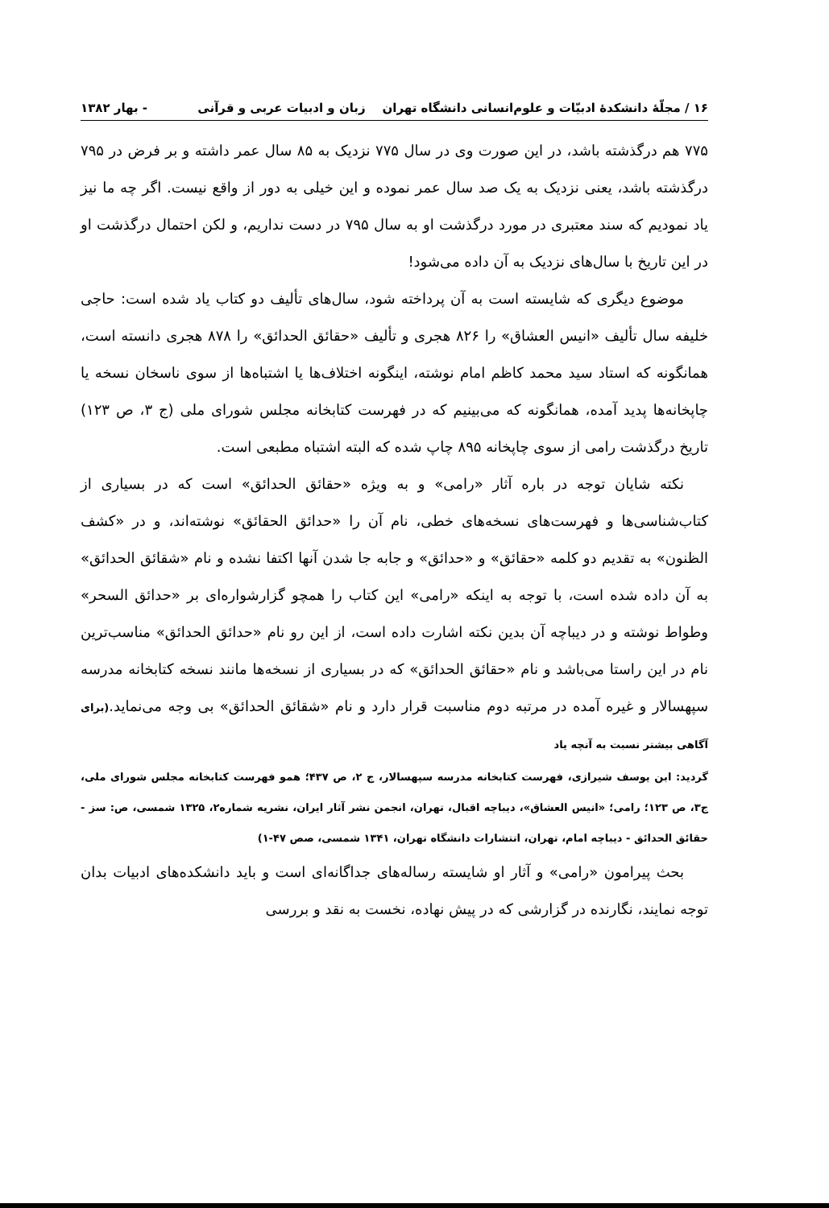۱۶ / مجلّهٔ دانشکدهٔ ادبیّات و علوم‌انسانی دانشگاه تهران زبان و ادبیات عربی و قرآنی - بهار ۱۳۸۲
۷۷۵ هم درگذشته باشد، در این صورت وی در سال ۷۷۵ نزدیک به ۸۵ سال عمر داشته و بر فرض در ۷۹۵ درگذشته باشد، یعنی نزدیک به یک صد سال عمر نموده و این خیلی به دور از واقع نیست. اگر چه ما نیز یاد نمودیم که سند معتبری در مورد درگذشت او به سال ۷۹۵ در دست نداریم، و لکن احتمال درگذشت او در این تاریخ با سال‌های نزدیک به آن داده می‌شود!
موضوع دیگری که شایسته است به آن پرداخته شود، سال‌های تألیف دو کتاب یاد شده است: حاجی خلیفه سال تألیف «انیس العشاق» را ۸۲۶ هجری و تألیف «حقائق الحدائق» را ۸۷۸ هجری دانسته است، همانگونه که استاد سید محمد کاظم امام نوشته، اینگونه اختلاف‌ها یا اشتباه‌ها از سوی ناسخان نسخه یا چاپخانه‌ها پدید آمده، همانگونه که می‌بینیم که در فهرست کتابخانه مجلس شورای ملی (ج ۳، ص ۱۲۳) تاریخ درگذشت رامی از سوی چاپخانه ۸۹۵ چاپ شده که البته اشتباه مطبعی است.
نکته شایان توجه در باره آثار «رامی» و به ویژه «حقائق الحدائق» است که در بسیاری از کتاب‌شناسی‌ها و فهرست‌های نسخه‌های خطی، نام آن را «حدائق الحقائق» نوشته‌اند، و در «کشف الظنون» به تقدیم دو کلمه «حقائق» و «حدائق» و جابه جا شدن آنها اکتفا نشده و نام «شقائق الحدائق» به آن داده شده است، با توجه به اینکه «رامی» این کتاب را همچو گزارشواره‌ای بر «حدائق السحر» وطواط نوشته و در دیباچه آن بدین نکته اشارت داده است، از این رو نام «حدائق الحدائق» مناسب‌ترین نام در این راستا می‌باشد و نام «حقائق الحدائق» که در بسیاری از نسخه‌ها مانند نسخه کتابخانه مدرسه سپهسالار و غیره آمده در مرتبه دوم مناسبت قرار دارد و نام «شقائق الحدائق» بی وجه می‌نماید.(برای آگاهی بیشتر نسبت به آنچه یاد
گردید: ابن یوسف شیرازی، فهرست کتابخانه مدرسه سپهسالار، ج ۲، ص ۴۳۷؛ همو فهرست کتابخانه مجلس شورای ملی، ج۳، ص ۱۲۳؛ رامی؛ «انیس العشاق»، دیباچه اقبال، تهران، انجمن نشر آثار ایران، نشریه شماره۲، ۱۳۲۵ شمسی، ص: سز - حقائق الحدائق - دیباچه امام، تهران، انتشارات دانشگاه تهران، ۱۳۴۱ شمسی، صص ۴۷-۱)
بحث پیرامون «رامی» و آثار او شایسته رساله‌های جداگانه‌ای است و باید دانشکده‌های ادبیات بدان توجه نمایند، نگارنده در گزارشی که در پیش نهاده، نخست به نقد و بررسی